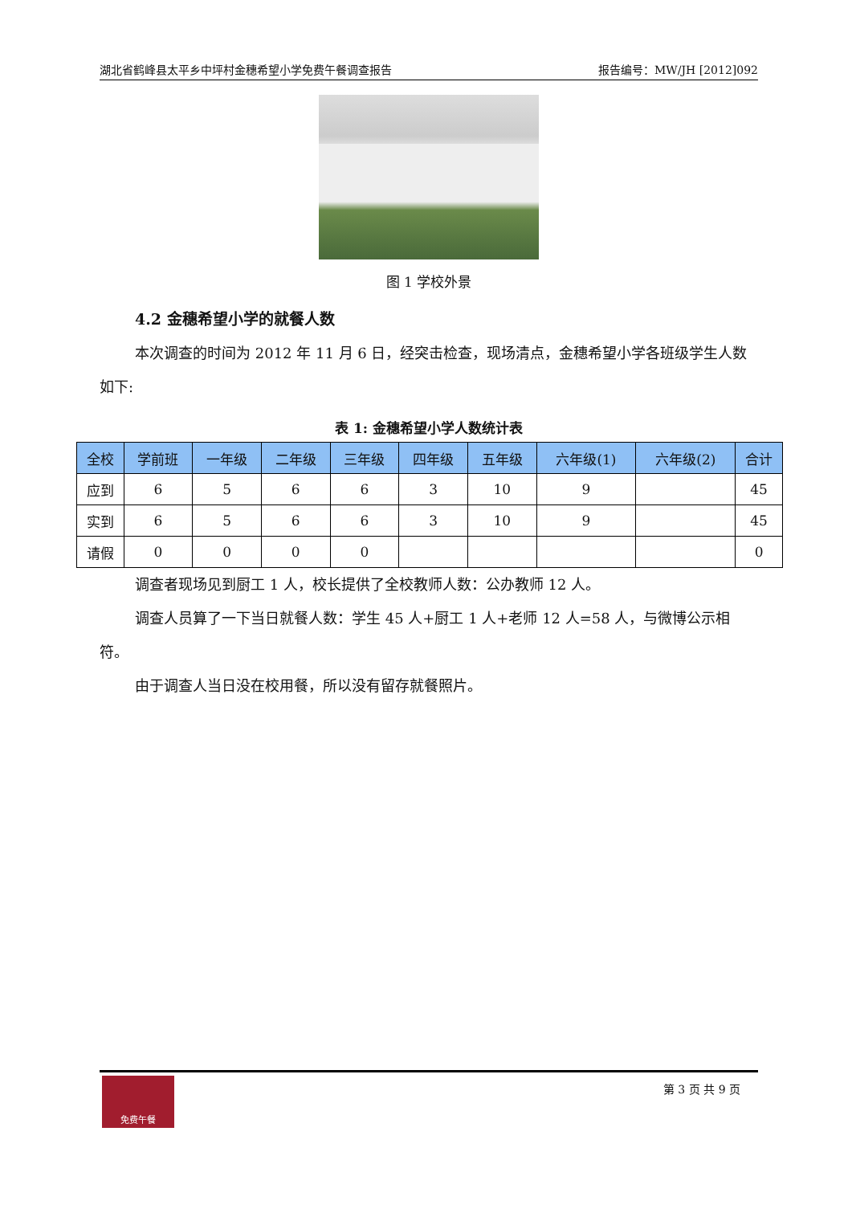湖北省鹤峰县太平乡中坪村金穗希望小学免费午餐调查报告 报告编号：MW/JH [2012]092
图 1 学校外景
4.2 金穗希望小学的就餐人数
本次调查的时间为 2012 年 11 月 6 日，经突击检查，现场清点，金穗希望小学各班级学生人数如下:
表 1: 金穗希望小学人数统计表
| 全校 | 学前班 | 一年级 | 二年级 | 三年级 | 四年级 | 五年级 | 六年级(1) | 六年级(2) | 合计 |
| --- | --- | --- | --- | --- | --- | --- | --- | --- | --- |
| 应到 | 6 | 5 | 6 | 6 | 3 | 10 | 9 | | 45 |
| 实到 | 6 | 5 | 6 | 6 | 3 | 10 | 9 | | 45 |
| 请假 | 0 | 0 | 0 | 0 | | | | | 0 |
调查者现场见到厨工 1 人，校长提供了全校教师人数：公办教师 12 人。
调查人员算了一下当日就餐人数：学生 45 人+厨工 1 人+老师 12 人=58 人，与微博公示相符。
由于调查人当日没在校用餐，所以没有留存就餐照片。
免费午餐
第 3 页 共 9 页